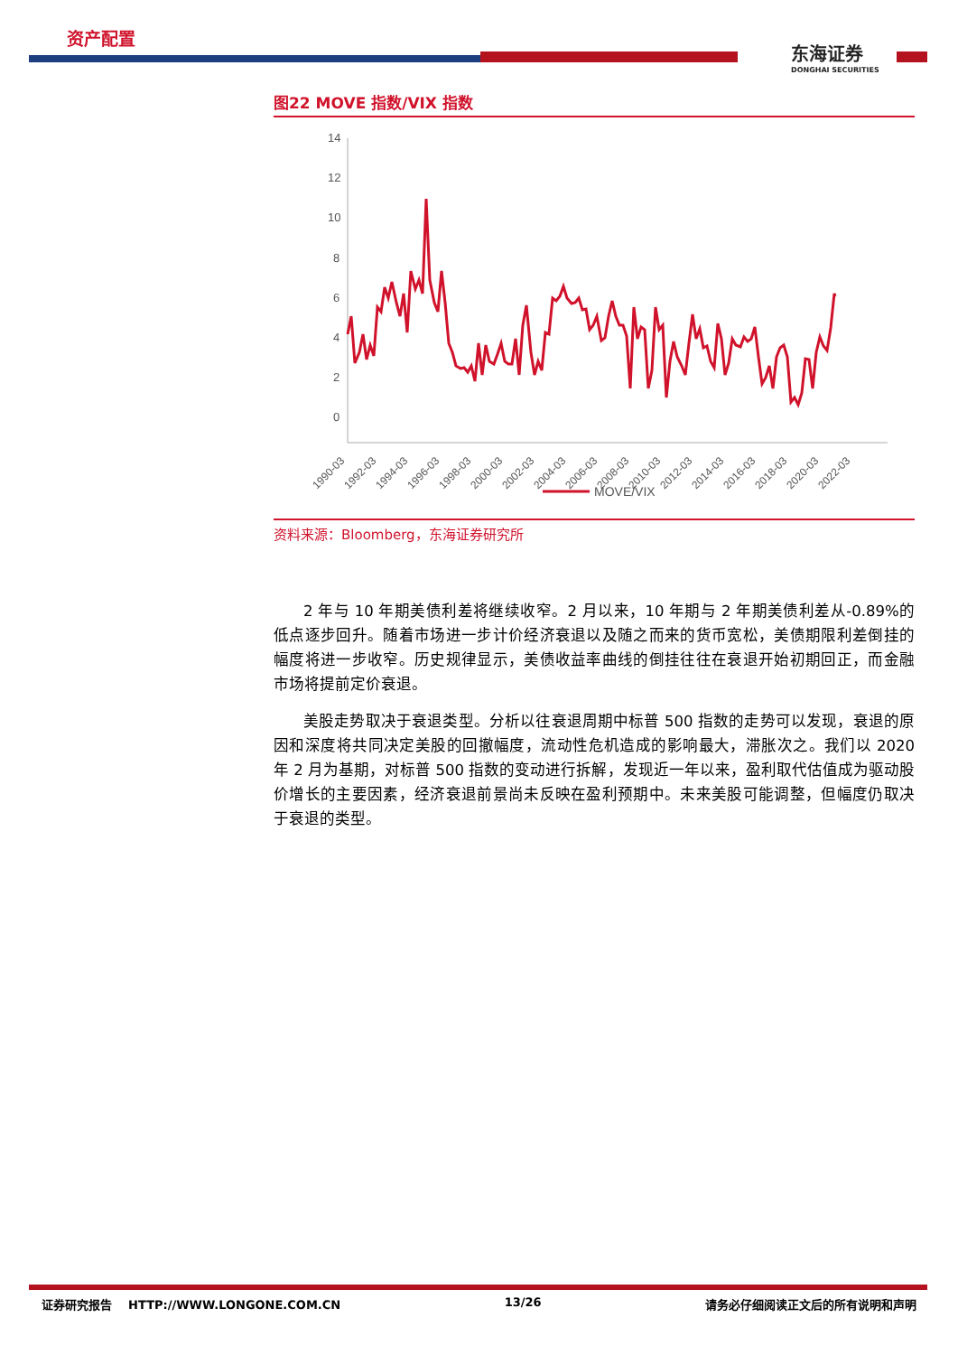资产配置
东海证券
DONGHAI SECURITIES
图22 MOVE 指数/VIX 指数
14
12
10
8
6
4
2
0
1990-03
1992-03
1994-03
1996-03
1998-03
2000-03
2002-03
2004-03
2006-03
2008-03
2010-03
2012-03
2014-03
2016-03
2018-03
2020-03
2022-03
MOVE/VIX
资料来源：Bloomberg，东海证券研究所
2 年与 10 年期美债利差将继续收窄。2 月以来，10 年期与 2 年期美债利差从-0.89%的低点逐步回升。随着市场进一步计价经济衰退以及随之而来的货币宽松，美债期限利差倒挂的幅度将进一步收窄。历史规律显示，美债收益率曲线的倒挂往往在衰退开始初期回正，而金融市场将提前定价衰退。
美股走势取决于衰退类型。分析以往衰退周期中标普 500 指数的走势可以发现，衰退的原因和深度将共同决定美股的回撤幅度，流动性危机造成的影响最大，滞胀次之。我们以 2020 年 2 月为基期，对标普 500 指数的变动进行拆解，发现近一年以来，盈利取代估值成为驱动股价增长的主要因素，经济衰退前景尚未反映在盈利预期中。未来美股可能调整，但幅度仍取决于衰退的类型。
证券研究报告 HTTP://WWW.LONGONE.COM.CN 13/26 请务必仔细阅读正文后的所有说明和声明